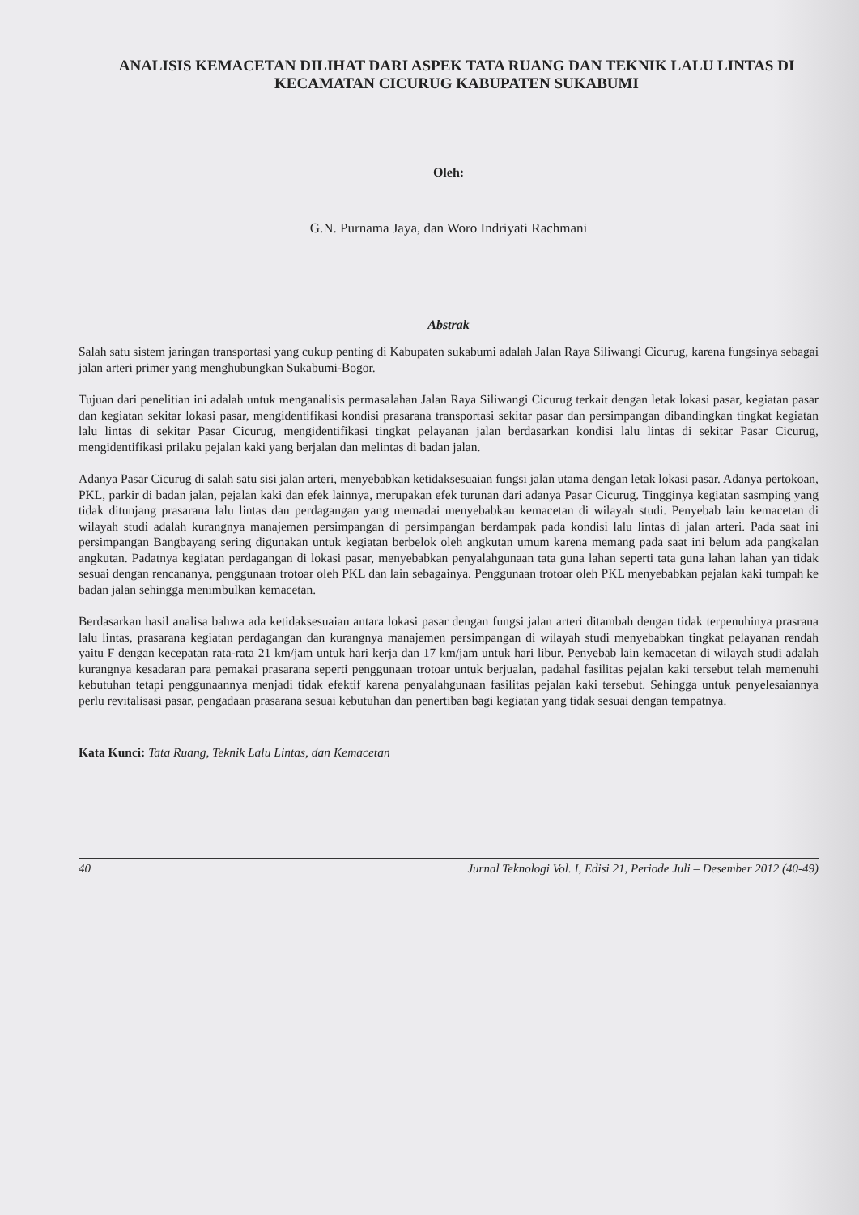ANALISIS KEMACETAN DILIHAT DARI ASPEK TATA RUANG DAN TEKNIK LALU LINTAS DI KECAMATAN CICURUG KABUPATEN SUKABUMI
Oleh:
G.N. Purnama Jaya, dan Woro Indriyati Rachmani
Abstrak
Salah satu sistem jaringan transportasi yang cukup penting di Kabupaten sukabumi adalah Jalan Raya Siliwangi Cicurug, karena fungsinya sebagai jalan arteri primer yang menghubungkan Sukabumi-Bogor.
Tujuan dari penelitian ini adalah untuk menganalisis permasalahan Jalan Raya Siliwangi Cicurug terkait dengan letak lokasi pasar, kegiatan pasar dan kegiatan sekitar lokasi pasar, mengidentifikasi kondisi prasarana transportasi sekitar pasar dan persimpangan dibandingkan tingkat kegiatan lalu lintas di sekitar Pasar Cicurug, mengidentifikasi tingkat pelayanan jalan berdasarkan kondisi lalu lintas di sekitar Pasar Cicurug, mengidentifikasi prilaku pejalan kaki yang berjalan dan melintas di badan jalan.
Adanya Pasar Cicurug di salah satu sisi jalan arteri, menyebabkan ketidaksesuaian fungsi jalan utama dengan letak lokasi pasar. Adanya pertokoan, PKL, parkir di badan jalan, pejalan kaki dan efek lainnya, merupakan efek turunan dari adanya Pasar Cicurug. Tingginya kegiatan sasmping yang tidak ditunjang prasarana lalu lintas dan perdagangan yang memadai menyebabkan kemacetan di wilayah studi. Penyebab lain kemacetan di wilayah studi adalah kurangnya manajemen persimpangan di persimpangan berdampak pada kondisi lalu lintas di jalan arteri. Pada saat ini persimpangan Bangbayang sering digunakan untuk kegiatan berbelok oleh angkutan umum karena memang pada saat ini belum ada pangkalan angkutan. Padatnya kegiatan perdagangan di lokasi pasar, menyebabkan penyalahgunaan tata guna lahan seperti tata guna lahan lahan yan tidak sesuai dengan rencananya, penggunaan trotoar oleh PKL dan lain sebagainya. Penggunaan trotoar oleh PKL menyebabkan pejalan kaki tumpah ke badan jalan sehingga menimbulkan kemacetan.
Berdasarkan hasil analisa bahwa ada ketidaksesuaian antara lokasi pasar dengan fungsi jalan arteri ditambah dengan tidak terpenuhinya prasrana lalu lintas, prasarana kegiatan perdagangan dan kurangnya manajemen persimpangan di wilayah studi menyebabkan tingkat pelayanan rendah yaitu F dengan kecepatan rata-rata 21 km/jam untuk hari kerja dan 17 km/jam untuk hari libur. Penyebab lain kemacetan di wilayah studi adalah kurangnya kesadaran para pemakai prasarana seperti penggunaan trotoar untuk berjualan, padahal fasilitas pejalan kaki tersebut telah memenuhi kebutuhan tetapi penggunaannya menjadi tidak efektif karena penyalahgunaan fasilitas pejalan kaki tersebut. Sehingga untuk penyelesaiannya perlu revitalisasi pasar, pengadaan prasarana sesuai kebutuhan dan penertiban bagi kegiatan yang tidak sesuai dengan tempatnya.
Kata Kunci: Tata Ruang, Teknik Lalu Lintas, dan Kemacetan
40 Jurnal Teknologi Vol. I, Edisi 21, Periode Juli – Desember 2012 (40-49)